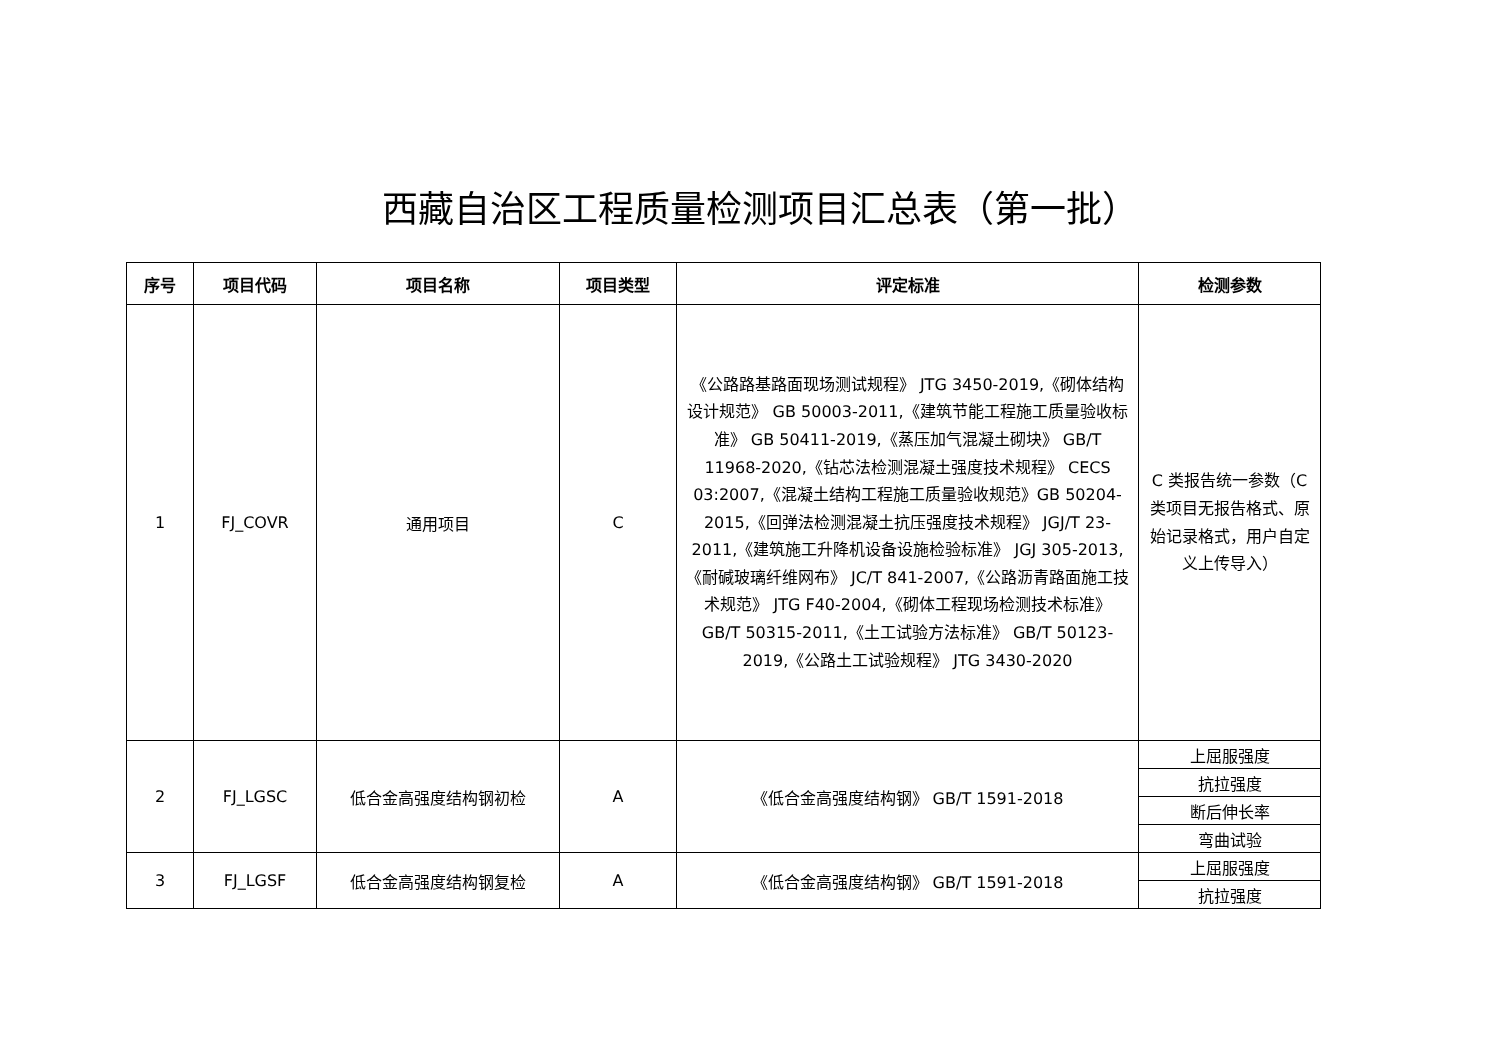西藏自治区工程质量检测项目汇总表（第一批）
| 序号 | 项目代码 | 项目名称 | 项目类型 | 评定标准 | 检测参数 |
| --- | --- | --- | --- | --- | --- |
| 1 | FJ_COVR | 通用项目 | C | 《公路路基路面现场测试规程》 JTG 3450-2019,《砌体结构设计规范》 GB 50003-2011,《建筑节能工程施工质量验收标准》 GB 50411-2019,《蒸压加气混凝土砌块》 GB/T 11968-2020,《钻芯法检测混凝土强度技术规程》 CECS 03:2007,《混凝土结构工程施工质量验收规范》GB 50204-2015,《回弹法检测混凝土抗压强度技术规程》 JGJ/T 23-2011,《建筑施工升降机设备设施检验标准》 JGJ 305-2013,《耐碱玻璃纤维网布》 JC/T 841-2007,《公路沥青路面施工技术规范》 JTG F40-2004,《砌体工程现场检测技术标准》 GB/T 50315-2011,《土工试验方法标准》 GB/T 50123-2019,《公路土工试验规程》 JTG 3430-2020 | C 类报告统一参数（C 类项目无报告格式、原始记录格式，用户自定义上传导入） |
| 2 | FJ_LGSC | 低合金高强度结构钢初检 | A | 《低合金高强度结构钢》 GB/T 1591-2018 | 上屈服强度 |
| | | | | | 抗拉强度 |
| | | | | | 断后伸长率 |
| | | | | | 弯曲试验 |
| 3 | FJ_LGSF | 低合金高强度结构钢复检 | A | 《低合金高强度结构钢》 GB/T 1591-2018 | 上屈服强度 |
| | | | | | 抗拉强度 |